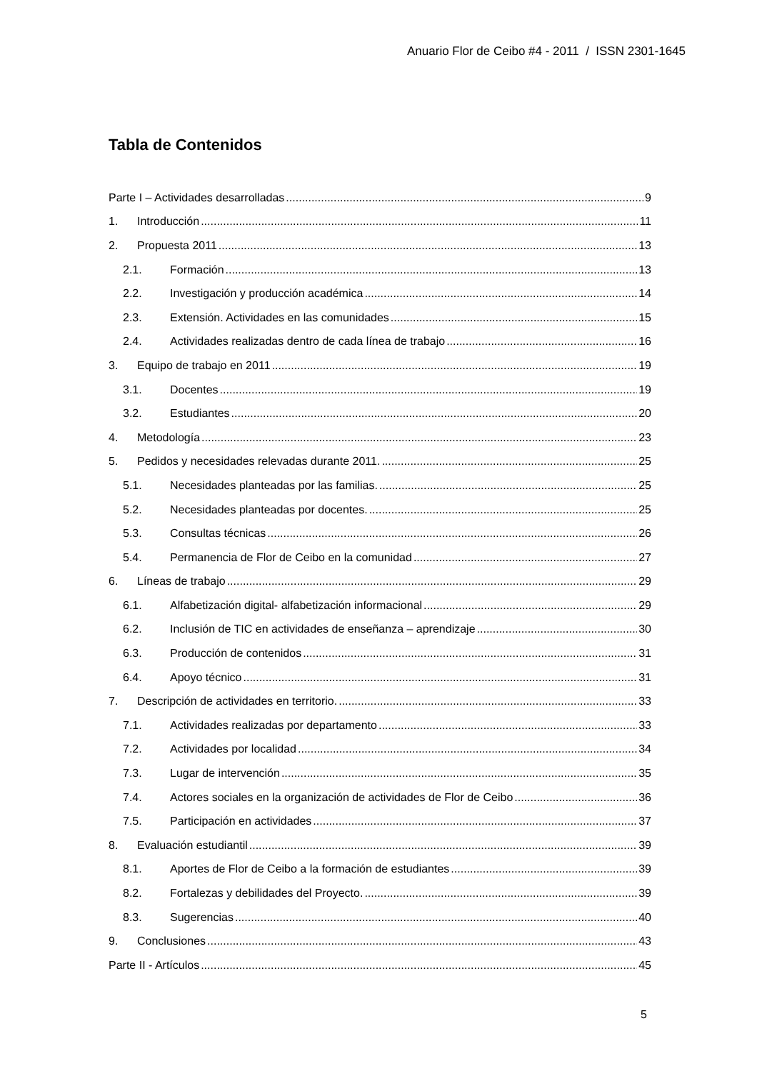Anuario Flor de Ceibo #4 - 2011 / ISSN 2301-1645
Tabla de Contenidos
Parte I – Actividades desarrolladas 9
1. Introducción 11
2. Propuesta 2011 13
2.1. Formación 13
2.2. Investigación y producción académica 14
2.3. Extensión. Actividades en las comunidades 15
2.4. Actividades realizadas dentro de cada línea de trabajo 16
3. Equipo de trabajo en 2011 19
3.1. Docentes 19
3.2. Estudiantes 20
4. Metodología 23
5. Pedidos y necesidades relevadas durante 2011. 25
5.1. Necesidades planteadas por las familias. 25
5.2. Necesidades planteadas por docentes. 25
5.3. Consultas técnicas 26
5.4. Permanencia de Flor de Ceibo en la comunidad 27
6. Líneas de trabajo 29
6.1. Alfabetización digital- alfabetización informacional 29
6.2. Inclusión de TIC en actividades de enseñanza – aprendizaje 30
6.3. Producción de contenidos 31
6.4. Apoyo técnico 31
7. Descripción de actividades en territorio. 33
7.1. Actividades realizadas por departamento 33
7.2. Actividades por localidad 34
7.3. Lugar de intervención 35
7.4. Actores sociales en la organización de actividades de Flor de Ceibo 36
7.5. Participación en actividades 37
8. Evaluación estudiantil 39
8.1. Aportes de Flor de Ceibo a la formación de estudiantes 39
8.2. Fortalezas y debilidades del Proyecto. 39
8.3. Sugerencias 40
9. Conclusiones 43
Parte II - Artículos 45
5